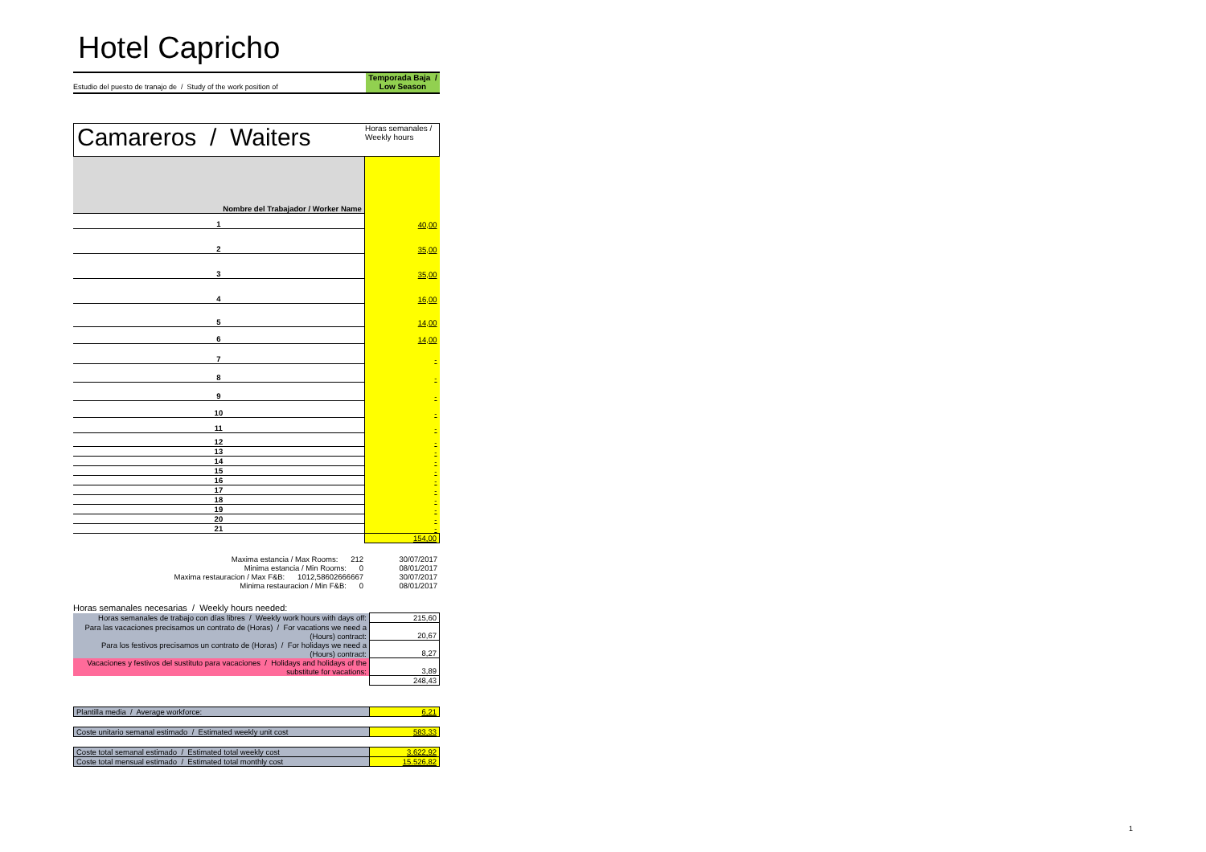Hotel Capricho
Estudio del puesto de tranajo de / Study of the work position of
Temporada Baja /
Low Season
Camareros / Waiters
Horas semanales /
Weekly hours
| Nombre del Trabajador / Worker Name | |
| 1 | 40,00 |
| 2 | 35,00 |
| 3 | 35,00 |
| 4 | 16,00 |
| 5 | 14,00 |
| 6 | 14,00 |
| 7 | - |
| 8 | - |
| 9 | - |
| 10 | - |
| 11 | - |
| 12 | - |
| 13 | - |
| 14 | - |
| 15 | - |
| 16 | - |
| 17 | - |
| 18 | - |
| 19 | - |
| 20 | - |
| 21 | - |
| | 154,00 |
| Maxima estancia / Max Rooms: 212 | 30/07/2017 |
| Minima estancia / Min Rooms: 0 | 08/01/2017 |
| Maxima restauracion / Max F&B: 1012,58602666667 | 30/07/2017 |
| Minima restauracion / Min F&B: 0 | 08/01/2017 |
Horas semanales necesarias / Weekly hours needed:
| Horas semanales de trabajo con días libres / Weekly work hours with days off: | 215,60 |
| Para las vacaciones precisamos un contrato de (Horas) / For vacations we need a (Hours) contract: | 20,67 |
| Para los festivos precisamos un contrato de (Horas) / For holidays we need a (Hours) contract: | 8,27 |
| Vacaciones y festivos del sustituto para vacaciones / Holidays and holidays of the substitute for vacations: | 3,89 |
| | 248,43 |
| Plantilla media / Average workforce: | 6,21 |
| Coste unitario semanal estimado / Estimated weekly unit cost | 583,33 |
| Coste total semanal estimado / Estimated total weekly cost | 3.622,92 |
| Coste total mensual estimado / Estimated total monthly cost | 15.526,82 |
1